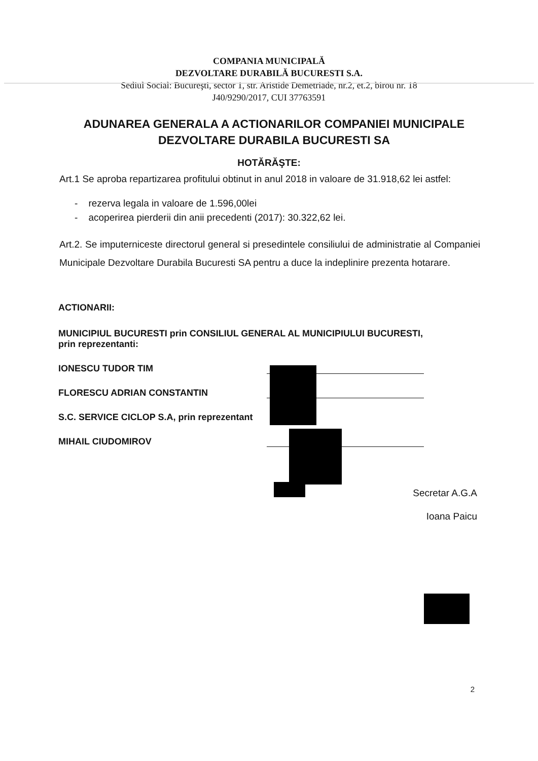COMPANIA MUNICIPALĂ
DEZVOLTARE DURABILĂ BUCURESTI S.A.
Sediul Social: Bucureşti, sector 1, str. Aristide Demetriade, nr.2, et.2, birou nr. 18
J40/9290/2017, CUI 37763591
ADUNAREA GENERALA A ACTIONARILOR COMPANIEI MUNICIPALE DEZVOLTARE DURABILA BUCURESTI SA
HOTĂRĂŞTE:
Art.1 Se aproba repartizarea profitului obtinut in anul 2018 in valoare de 31.918,62 lei astfel:
- rezerva legala in valoare de 1.596,00lei
- acoperirea pierderii din anii precedenti (2017): 30.322,62 lei.
Art.2. Se imputerniceste directorul general si presedintele consiliului de administratie al Companiei Municipale Dezvoltare Durabila Bucuresti SA pentru a duce la indeplinire prezenta hotarare.
ACTIONARII:
MUNICIPIUL BUCURESTI prin CONSILIUL GENERAL AL MUNICIPIULUI BUCURESTI, prin reprezentanti:
IONESCU TUDOR TIM
FLORESCU ADRIAN CONSTANTIN
S.C. SERVICE CICLOP S.A, prin reprezentant
MIHAIL CIUDOMIROV
Secretar A.G.A
Ioana Paicu
2